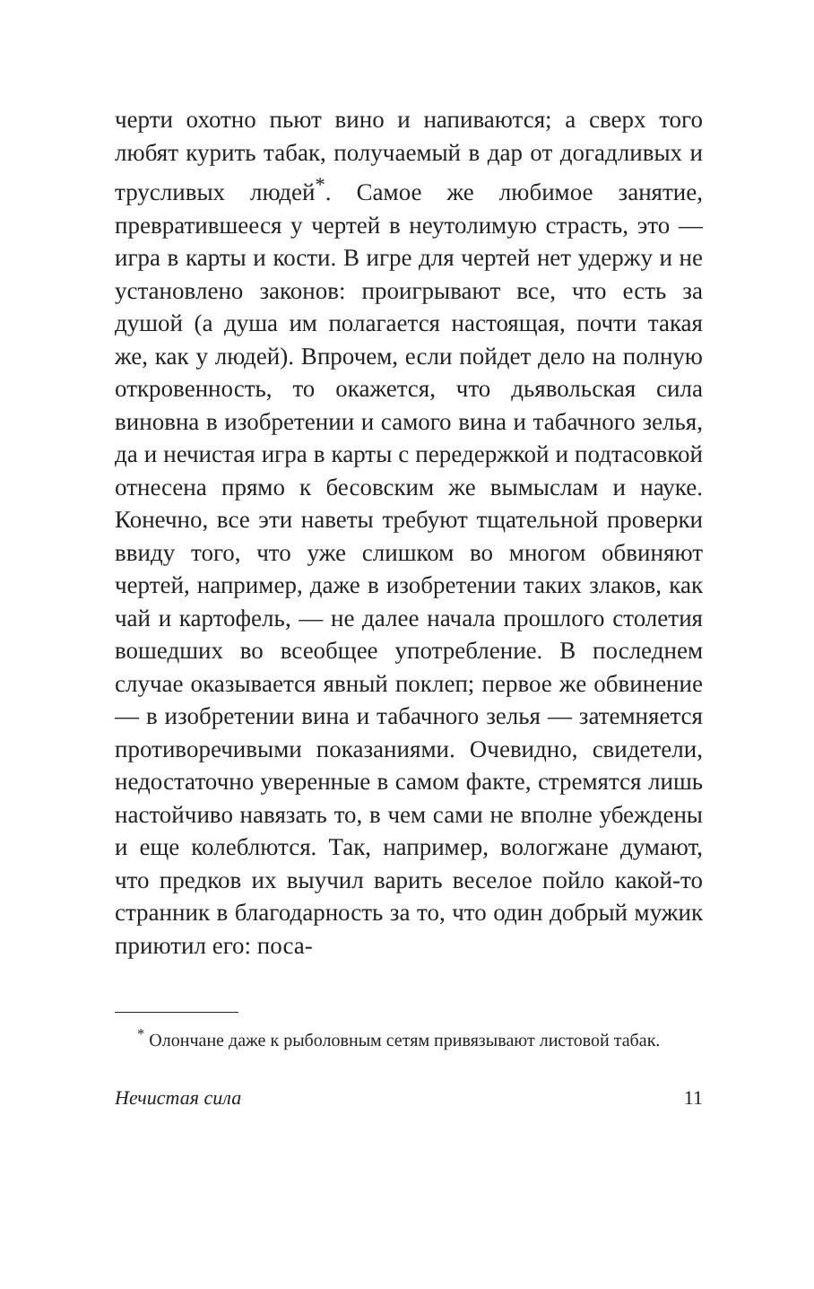черти охотно пьют вино и напиваются; а сверх того любят курить табак, получаемый в дар от догадливых и трусливых людей<sup>*</sup>. Самое же любимое занятие, превратившееся у чертей в неутолимую страсть, это — игра в карты и кости. В игре для чертей нет удержу и не установлено законов: проигрывают все, что есть за душой (а душа им полагается настоящая, почти такая же, как у людей). Впрочем, если пойдет дело на полную откровенность, то окажется, что дьявольская сила виновна в изобретении и самого вина и табачного зелья, да и нечистая игра в карты с передержкой и подтасовкой отнесена прямо к бесовским же вымыслам и науке. Конечно, все эти наветы требуют тщательной проверки ввиду того, что уже слишком во многом обвиняют чертей, например, даже в изобретении таких злаков, как чай и картофель, — не далее начала прошлого столетия вошедших во всеобщее употребление. В последнем случае оказывается явный поклеп; первое же обвинение — в изобретении вина и табачного зелья — затемняется противоречивыми показаниями. Очевидно, свидетели, недостаточно уверенные в самом факте, стремятся лишь настойчиво навязать то, в чем сами не вполне убеждены и еще колеблются. Так, например, вологжане думают, что предков их выучил варить веселое пойло какой-то странник в благодарность за то, что один добрый мужик приютил его: поса-
<sup>*</sup> Олончане даже к рыболовным сетям привязывают листовой табак.
Нечистая сила 11